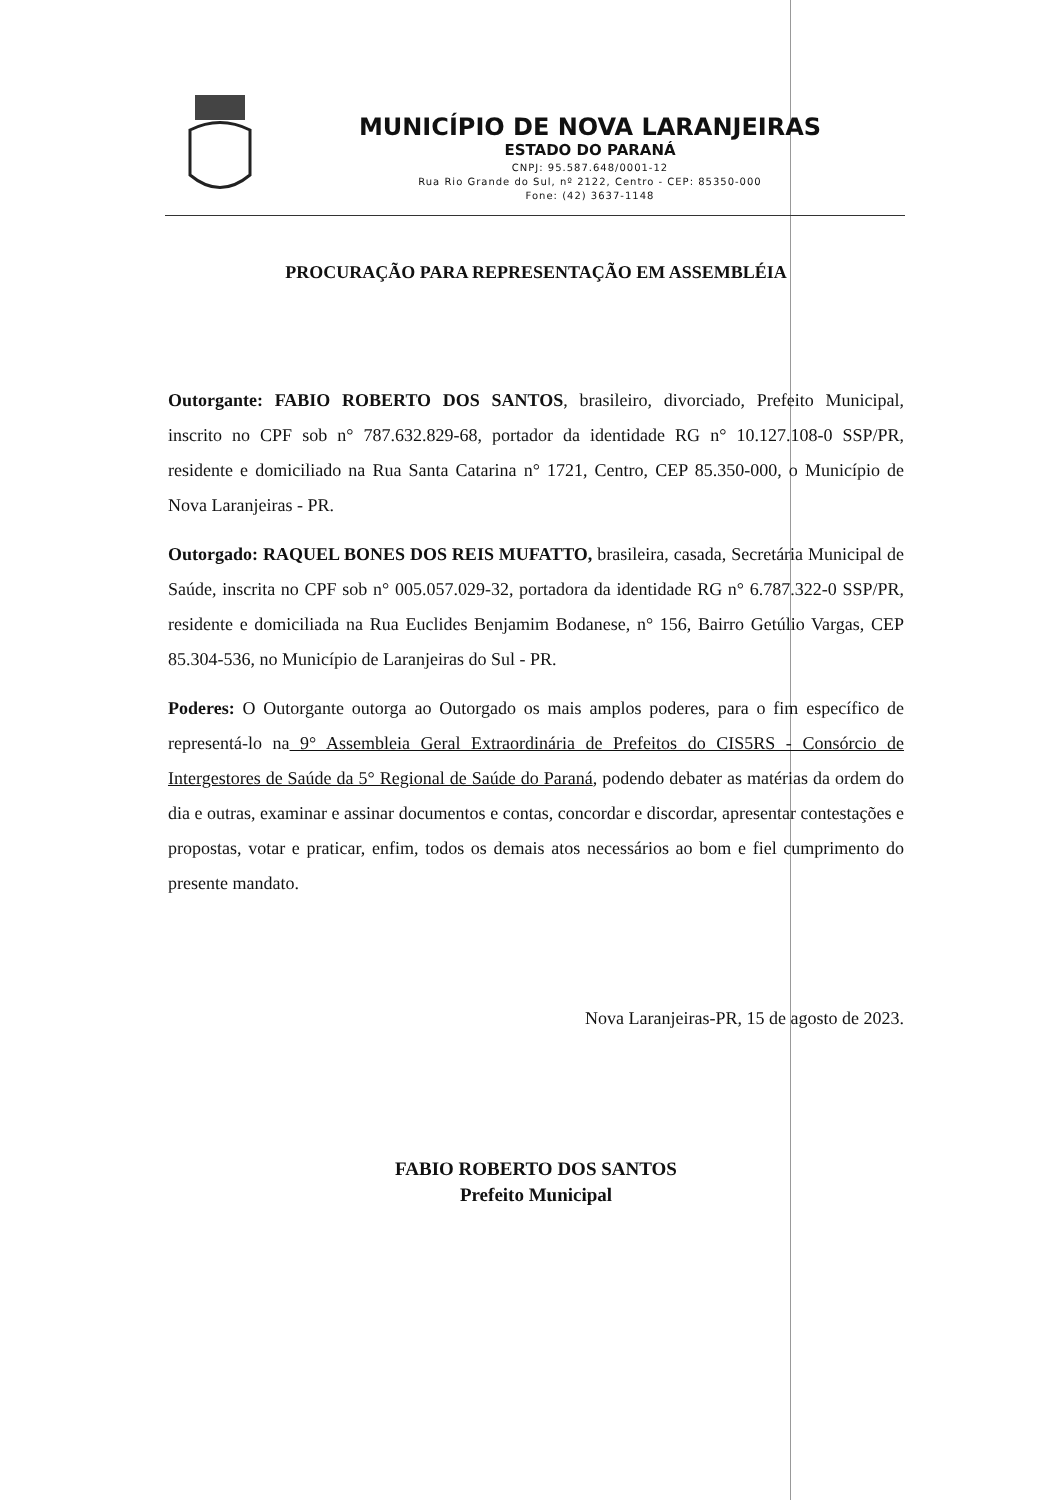MUNICÍPIO DE NOVA LARANJEIRAS
ESTADO DO PARANÁ
CNPJ: 95.587.648/0001-12
Rua Rio Grande do Sul, nº 2122, Centro - CEP: 85350-000
Fone: (42) 3637-1148
PROCURAÇÃO PARA REPRESENTAÇÃO EM ASSEMBLÉIA
Outorgante: FABIO ROBERTO DOS SANTOS, brasileiro, divorciado, Prefeito Municipal, inscrito no CPF sob n° 787.632.829-68, portador da identidade RG n° 10.127.108-0 SSP/PR, residente e domiciliado na Rua Santa Catarina n° 1721, Centro, CEP 85.350-000, o Município de Nova Laranjeiras - PR.
Outorgado: RAQUEL BONES DOS REIS MUFATTO, brasileira, casada, Secretária Municipal de Saúde, inscrita no CPF sob n° 005.057.029-32, portadora da identidade RG n° 6.787.322-0 SSP/PR, residente e domiciliada na Rua Euclides Benjamim Bodanese, n° 156, Bairro Getúlio Vargas, CEP 85.304-536, no Município de Laranjeiras do Sul - PR.
Poderes: O Outorgante outorga ao Outorgado os mais amplos poderes, para o fim específico de representá-lo na 9° Assembleia Geral Extraordinária de Prefeitos do CIS5RS - Consórcio de Intergestores de Saúde da 5° Regional de Saúde do Paraná, podendo debater as matérias da ordem do dia e outras, examinar e assinar documentos e contas, concordar e discordar, apresentar contestações e propostas, votar e praticar, enfim, todos os demais atos necessários ao bom e fiel cumprimento do presente mandato.
Nova Laranjeiras-PR, 15 de agosto de 2023.
FABIO ROBERTO DOS SANTOS
Prefeito Municipal